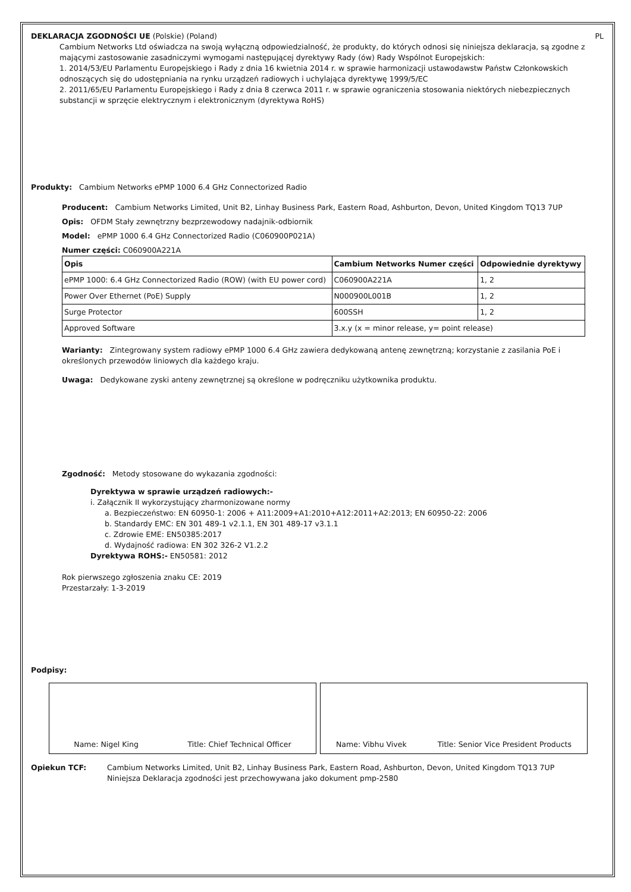DEKLARACJA ZGODNOŚCI UE (Polskie) (Poland) PL
Cambium Networks Ltd oświadcza na swoją wyłączną odpowiedzialność, że produkty, do których odnosi się niniejsza deklaracja, są zgodne z mającymi zastosowanie zasadniczymi wymogami następującej dyrektywy Rady (ów) Rady Wspólnot Europejskich:
1. 2014/53/EU Parlamentu Europejskiego i Rady z dnia 16 kwietnia 2014 r. w sprawie harmonizacji ustawodawstw Państw Członkowskich odnoszących się do udostępniania na rynku urządzeń radiowych i uchylająca dyrektywę 1999/5/EC
2. 2011/65/EU Parlamentu Europejskiego i Rady z dnia 8 czerwca 2011 r. w sprawie ograniczenia stosowania niektórych niebezpiecznych substancji w sprzęcie elektrycznym i elektronicznym (dyrektywa RoHS)
Produkty: Cambium Networks ePMP 1000 6.4 GHz Connectorized Radio
Producent: Cambium Networks Limited, Unit B2, Linhay Business Park, Eastern Road, Ashburton, Devon, United Kingdom TQ13 7UP
Opis: OFDM Stały zewnętrzny bezprzewodowy nadajnik-odbiornik
Model: ePMP 1000 6.4 GHz Connectorized Radio (C060900P021A)
Numer części: C060900A221A
| Opis | Cambium Networks Numer części | Odpowiednie dyrektywy |
| --- | --- | --- |
| ePMP 1000: 6.4 GHz Connectorized Radio (ROW) (with EU power cord) | C060900A221A | 1, 2 |
| Power Over Ethernet (PoE) Supply | N000900L001B | 1, 2 |
| Surge Protector | 600SSH | 1, 2 |
| Approved Software | 3.x.y (x = minor release, y= point release) | |
Warianty: Zintegrowany system radiowy ePMP 1000 6.4 GHz zawiera dedykowaną antenę zewnętrzną; korzystanie z zasilania PoE i określonych przewodów liniowych dla każdego kraju.
Uwaga: Dedykowane zyski anteny zewnętrznej są określone w podręczniku użytkownika produktu.
Zgodność: Metody stosowane do wykazania zgodności:
Dyrektywa w sprawie urządzeń radiowych:-
i. Załącznik II wykorzystujący zharmonizowane normy
a. Bezpieczeństwo: EN 60950-1: 2006 + A11:2009+A1:2010+A12:2011+A2:2013; EN 60950-22: 2006
b. Standardy EMC: EN 301 489-1 v2.1.1, EN 301 489-17 v3.1.1
c. Zdrowie EME: EN50385:2017
d. Wydajność radiowa: EN 302 326-2 V1.2.2
Dyrektywa ROHS:- EN50581: 2012
Rok pierwszego zgłoszenia znaku CE: 2019
Przestarzały: 1-3-2019
Podpisy:
Name: Nigel King Title: Chief Technical Officer Name: Vibhu Vivek Title: Senior Vice President Products
Opiekun TCF: Cambium Networks Limited, Unit B2, Linhay Business Park, Eastern Road, Ashburton, Devon, United Kingdom TQ13 7UP
Niniejsza Deklaracja zgodności jest przechowywana jako dokument pmp-2580